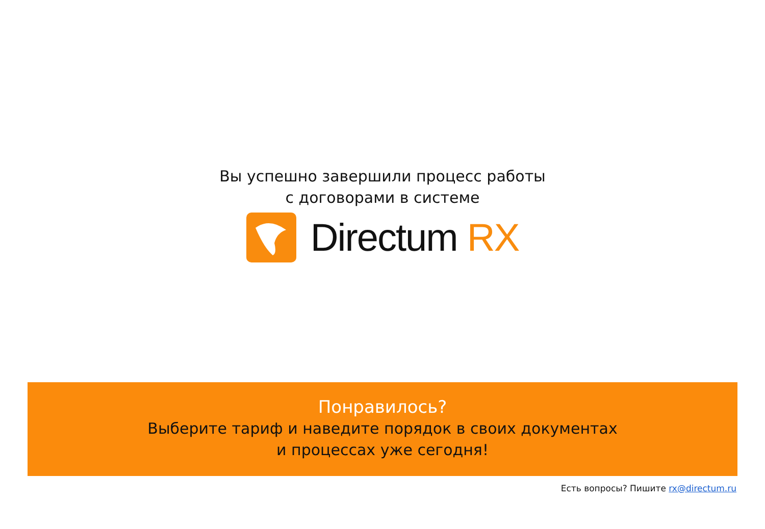Вы успешно завершили процесс работы
с договорами в системе
Directum RX
Понравилось?
Выберите тариф и наведите порядок в своих документах
и процессах уже сегодня!
Есть вопросы? Пишите rx@directum.ru